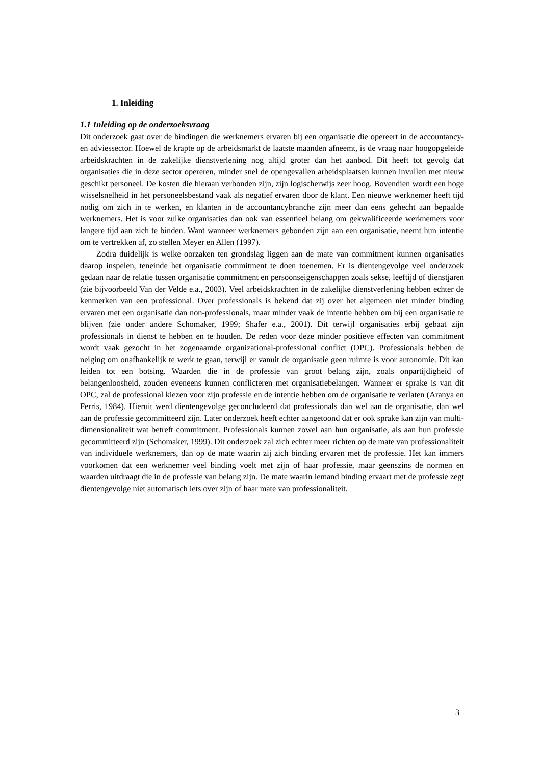1. Inleiding
1.1 Inleiding op de onderzoeksvraag
Dit onderzoek gaat over de bindingen die werknemers ervaren bij een organisatie die opereert in de accountancy- en adviessector. Hoewel de krapte op de arbeidsmarkt de laatste maanden afneemt, is de vraag naar hoogopgeleide arbeidskrachten in de zakelijke dienstverlening nog altijd groter dan het aanbod. Dit heeft tot gevolg dat organisaties die in deze sector opereren, minder snel de opengevallen arbeidsplaatsen kunnen invullen met nieuw geschikt personeel. De kosten die hieraan verbonden zijn, zijn logischerwijs zeer hoog. Bovendien wordt een hoge wisselsnelheid in het personeelsbestand vaak als negatief ervaren door de klant. Een nieuwe werknemer heeft tijd nodig om zich in te werken, en klanten in de accountancybranche zijn meer dan eens gehecht aan bepaalde werknemers. Het is voor zulke organisaties dan ook van essentieel belang om gekwalificeerde werknemers voor langere tijd aan zich te binden. Want wanneer werknemers gebonden zijn aan een organisatie, neemt hun intentie om te vertrekken af, zo stellen Meyer en Allen (1997).
Zodra duidelijk is welke oorzaken ten grondslag liggen aan de mate van commitment kunnen organisaties daarop inspelen, teneinde het organisatie commitment te doen toenemen. Er is dientengevolge veel onderzoek gedaan naar de relatie tussen organisatie commitment en persoonseigenschappen zoals sekse, leeftijd of dienstjaren (zie bijvoorbeeld Van der Velde e.a., 2003). Veel arbeidskrachten in de zakelijke dienstverlening hebben echter de kenmerken van een professional. Over professionals is bekend dat zij over het algemeen niet minder binding ervaren met een organisatie dan non-professionals, maar minder vaak de intentie hebben om bij een organisatie te blijven (zie onder andere Schomaker, 1999; Shafer e.a., 2001). Dit terwijl organisaties erbij gebaat zijn professionals in dienst te hebben en te houden. De reden voor deze minder positieve effecten van commitment wordt vaak gezocht in het zogenaamde organizational-professional conflict (OPC). Professionals hebben de neiging om onafhankelijk te werk te gaan, terwijl er vanuit de organisatie geen ruimte is voor autonomie. Dit kan leiden tot een botsing. Waarden die in de professie van groot belang zijn, zoals onpartijdigheid of belangenloosheid, zouden eveneens kunnen conflicteren met organisatiebelangen. Wanneer er sprake is van dit OPC, zal de professional kiezen voor zijn professie en de intentie hebben om de organisatie te verlaten (Aranya en Ferris, 1984). Hieruit werd dientengevolge geconcludeerd dat professionals dan wel aan de organisatie, dan wel aan de professie gecommitteerd zijn. Later onderzoek heeft echter aangetoond dat er ook sprake kan zijn van multi-dimensionaliteit wat betreft commitment. Professionals kunnen zowel aan hun organisatie, als aan hun professie gecommitteerd zijn (Schomaker, 1999). Dit onderzoek zal zich echter meer richten op de mate van professionaliteit van individuele werknemers, dan op de mate waarin zij zich binding ervaren met de professie. Het kan immers voorkomen dat een werknemer veel binding voelt met zijn of haar professie, maar geenszins de normen en waarden uitdraagt die in de professie van belang zijn. De mate waarin iemand binding ervaart met de professie zegt dientengevolge niet automatisch iets over zijn of haar mate van professionaliteit.
3